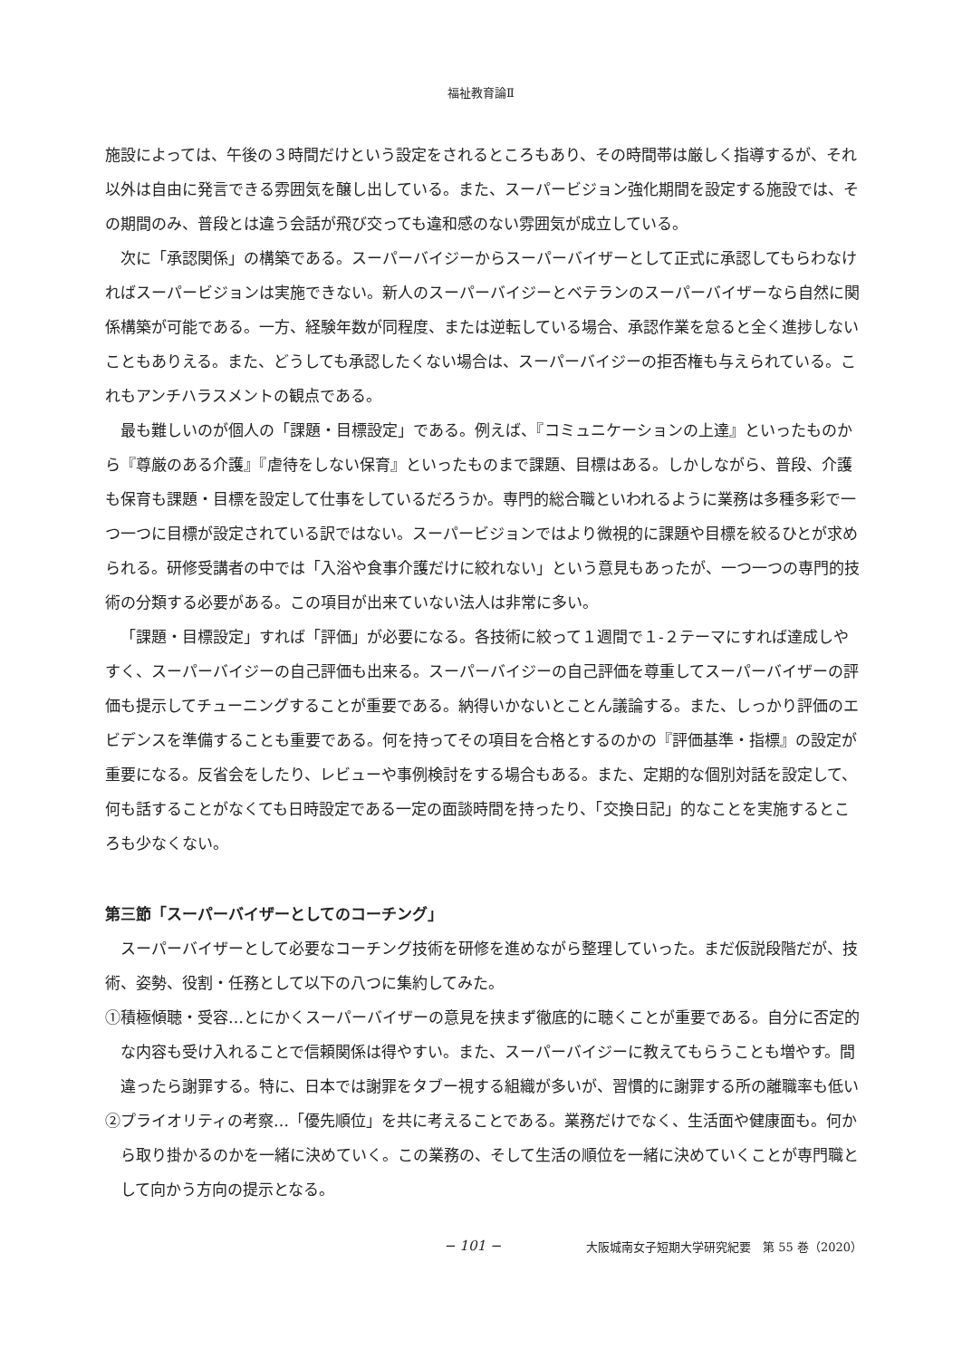福祉教育論Ⅱ
施設によっては、午後の３時間だけという設定をされるところもあり、その時間帯は厳しく指導するが、それ以外は自由に発言できる雰囲気を醸し出している。また、スーパービジョン強化期間を設定する施設では、その期間のみ、普段とは違う会話が飛び交っても違和感のない雰囲気が成立している。
次に「承認関係」の構築である。スーパーバイジーからスーパーバイザーとして正式に承認してもらわなければスーパービジョンは実施できない。新人のスーパーバイジーとベテランのスーパーバイザーなら自然に関係構築が可能である。一方、経験年数が同程度、または逆転している場合、承認作業を怠ると全く進捗しないこともありえる。また、どうしても承認したくない場合は、スーパーバイジーの拒否権も与えられている。これもアンチハラスメントの観点である。
最も難しいのが個人の「課題・目標設定」である。例えば、『コミュニケーションの上達』といったものから『尊厳のある介護』『虐待をしない保育』といったものまで課題、目標はある。しかしながら、普段、介護も保育も課題・目標を設定して仕事をしているだろうか。専門的総合職といわれるように業務は多種多彩で一つ一つに目標が設定されている訳ではない。スーパービジョンではより微視的に課題や目標を絞るひとが求められる。研修受講者の中では「入浴や食事介護だけに絞れない」という意見もあったが、一つ一つの専門的技術の分類する必要がある。この項目が出来ていない法人は非常に多い。
「課題・目標設定」すれば「評価」が必要になる。各技術に絞って１週間で１‐２テーマにすれば達成しやすく、スーパーバイジーの自己評価も出来る。スーパーバイジーの自己評価を尊重してスーパーバイザーの評価も提示してチューニングすることが重要である。納得いかないとことん議論する。また、しっかり評価のエビデンスを準備することも重要である。何を持ってその項目を合格とするのかの『評価基準・指標』の設定が重要になる。反省会をしたり、レビューや事例検討をする場合もある。また、定期的な個別対話を設定して、何も話することがなくても日時設定である一定の面談時間を持ったり、「交換日記」的なことを実施するところも少なくない。
第三節「スーパーバイザーとしてのコーチング」
スーパーバイザーとして必要なコーチング技術を研修を進めながら整理していった。まだ仮説段階だが、技術、姿勢、役割・任務として以下の八つに集約してみた。
①積極傾聴・受容…とにかくスーパーバイザーの意見を挟まず徹底的に聴くことが重要である。自分に否定的な内容も受け入れることで信頼関係は得やすい。また、スーパーバイジーに教えてもらうことも増やす。間違ったら謝罪する。特に、日本では謝罪をタブー視する組織が多いが、習慣的に謝罪する所の離職率も低い
②プライオリティの考察…「優先順位」を共に考えることである。業務だけでなく、生活面や健康面も。何から取り掛かるのかを一緒に決めていく。この業務の、そして生活の順位を一緒に決めていくことが専門職として向かう方向の提示となる。
− 101 − 大阪城南女子短期大学研究紀要　第 55 巻（2020）